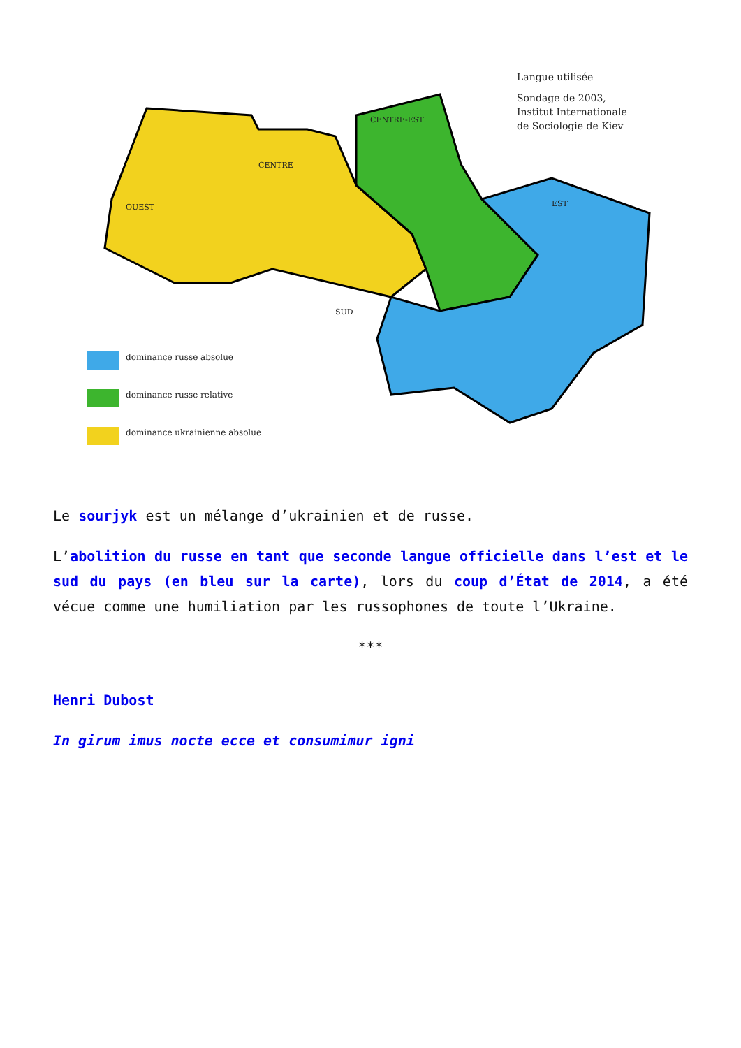Langue utilisée
Sondage de 2003,
Institut Internationale
de Sociologie de Kiev
dominance russe absolue
dominance russe relative
dominance ukrainienne absolue
OUEST
CENTRE
CENTRE-EST
EST
SUD
Le sourjyk est un mélange d’ukrainien et de russe.
L’abolition du russe en tant que seconde langue officielle dans l’est et le sud du pays (en bleu sur la carte), lors du coup d’État de 2014, a été vécue comme une humiliation par les russophones de toute l’Ukraine.
***
Henri Dubost
In girum imus nocte ecce et consumimur igni